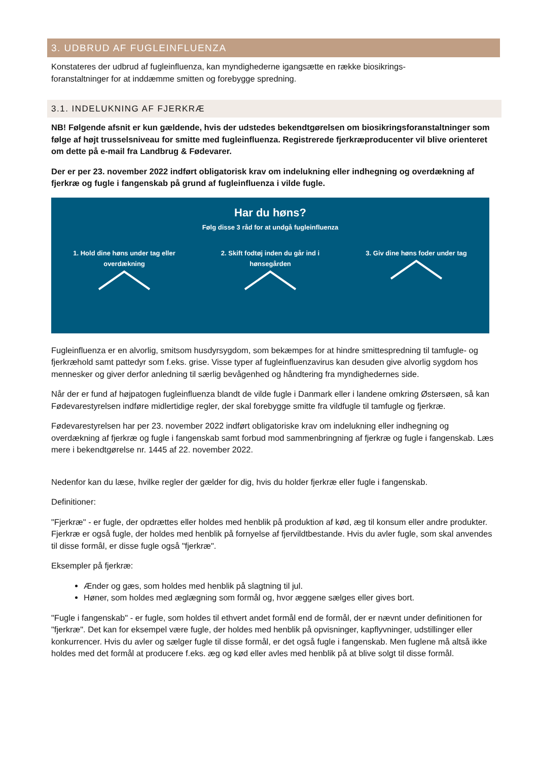3. UDBRUD AF FUGLEINFLUENZA
Konstateres der udbrud af fugleinfluenza, kan myndighederne igangsætte en række biosikrings-
foranstaltninger for at inddæmme smitten og forebygge spredning.
3.1. INDELUKNING AF FJERKRÆ
NB! Følgende afsnit er kun gældende, hvis der udstedes bekendtgørelsen om biosikringsforanstaltninger som følge af højt trusselsniveau for smitte med fugleinfluenza. Registrerede fjerkræproducenter vil blive orienteret om dette på e-mail fra Landbrug & Fødevarer.
Der er per 23. november 2022 indført obligatorisk krav om indelukning eller indhegning og overdækning af fjerkræ og fugle i fangenskab på grund af fugleinfluenza i vilde fugle.
Har du høns?
Følg disse 3 råd for at undgå fugleinfluenza
1. Hold dine høns under tag eller overdækning
2. Skift fodtøj inden du går ind i hønsegården
3. Giv dine høns foder under tag
Fugleinfluenza er en alvorlig, smitsom husdyrsygdom, som bekæmpes for at hindre smittespredning til tamfugle- og fjerkræhold samt pattedyr som f.eks. grise. Visse typer af fugleinfluenzavirus kan desuden give alvorlig sygdom hos mennesker og giver derfor anledning til særlig bevågenhed og håndtering fra myndighedernes side.
Når der er fund af højpatogen fugleinfluenza blandt de vilde fugle i Danmark eller i landene omkring Østersøen, så kan Fødevarestyrelsen indføre midlertidige regler, der skal forebygge smitte fra vildfugle til tamfugle og fjerkræ.
Fødevarestyrelsen har per 23. november 2022 indført obligatoriske krav om indelukning eller indhegning og overdækning af fjerkræ og fugle i fangenskab samt forbud mod sammenbringning af fjerkræ og fugle i fangenskab. Læs mere i bekendtgørelse nr. 1445 af 22. november 2022.
Nedenfor kan du læse, hvilke regler der gælder for dig, hvis du holder fjerkræ eller fugle i fangenskab.
Definitioner:
"Fjerkræ" - er fugle, der opdrættes eller holdes med henblik på produktion af kød, æg til konsum eller andre produkter. Fjerkræ er også fugle, der holdes med henblik på fornyelse af fjervildtbestande. Hvis du avler fugle, som skal anvendes til disse formål, er disse fugle også "fjerkræ".
Eksempler på fjerkræ:
Ænder og gæs, som holdes med henblik på slagtning til jul.
Høner, som holdes med æglægning som formål og, hvor æggene sælges eller gives bort.
"Fugle i fangenskab" - er fugle, som holdes til ethvert andet formål end de formål, der er nævnt under definitionen for "fjerkræ". Det kan for eksempel være fugle, der holdes med henblik på opvisninger, kapflyvninger, udstillinger eller konkurrencer. Hvis du avler og sælger fugle til disse formål, er det også fugle i fangenskab. Men fuglene må altså ikke holdes med det formål at producere f.eks. æg og kød eller avles med henblik på at blive solgt til disse formål.